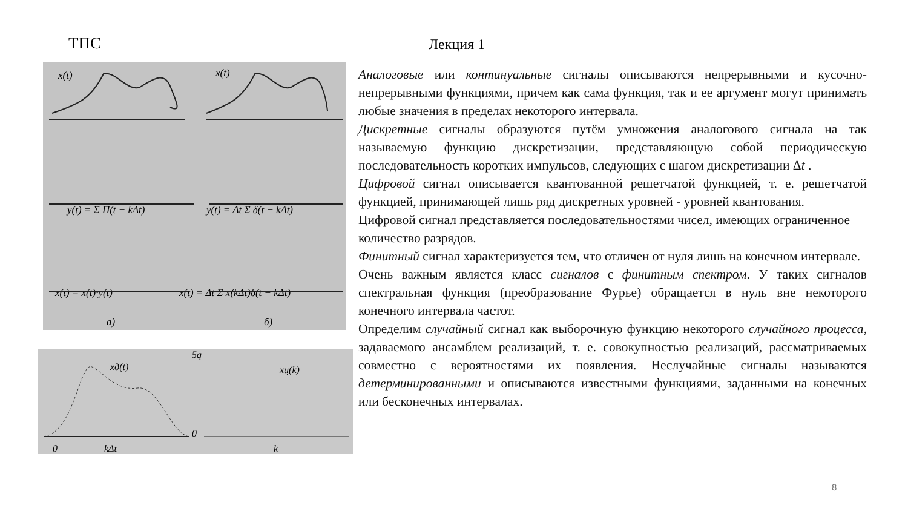ТПС Лекция 1
x(t)
x(t)
y(t) = Σ Π(t − kΔt)
y(t) = Δt Σ δ(t − kΔt)
x(t) = x(t)·y(t)
x(t) = Δt Σ x(kΔt)δ(t − kΔt)
а)
б)
xд(t)
0
kΔt
5q
0
xц(k)
k
Аналоговые или континуальные сигналы описываются непрерывными и кусочно-непрерывными функциями, причем как сама функция, так и ее аргумент могут принимать любые значения в пределах некоторого интервала.
Дискретные сигналы образуются путём умножения аналогового сигнала на так называемую функцию дискретизации, представляющую собой периодическую последовательность коротких импульсов, следующих с шагом дискретизации Δt .
Цифровой сигнал описывается квантованной решетчатой функцией, т. е. решетчатой функцией, принимающей лишь ряд дискретных уровней - уровней квантования.
Цифровой сигнал представляется последовательностями чисел, имеющих ограниченное количество разрядов.
Финитный сигнал характеризуется тем, что отличен от нуля лишь на конечном интервале.
Очень важным является класс сигналов с финитным спектром. У таких сигналов спектральная функция (преобразование Фурье) обращается в нуль вне некоторого конечного интервала частот.
Определим случайный сигнал как выборочную функцию некоторого случайного процесса, задаваемого ансамблем реализаций, т. е. совокупностью реализаций, рассматриваемых совместно с вероятностями их появления. Неслучайные сигналы называются детерминированными и описываются известными функциями, заданными на конечных или бесконечных интервалах.
8